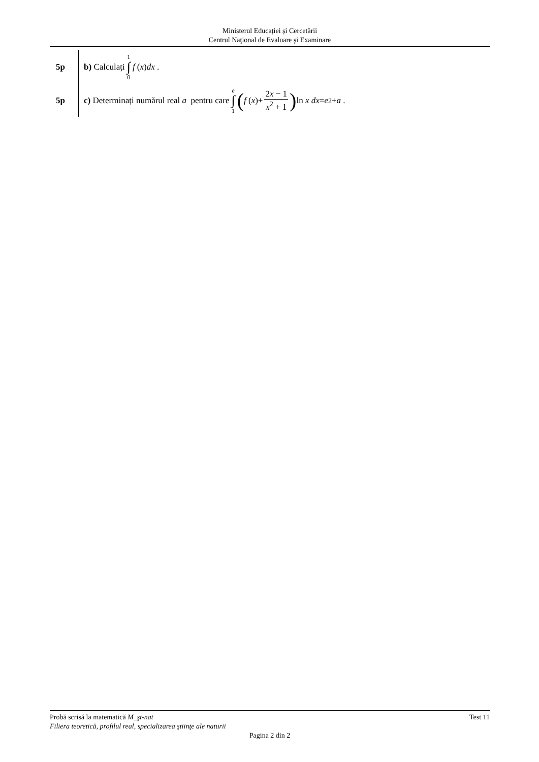Ministerul Educației și Cercetării
Centrul Naţional de Evaluare şi Examinare
5p b) Calculați 1 ∫ 0 f (x) dx .
5p
c) Determinați numărul real a pentru care e ∫ 1 ( f (x)+ 2x − 1 x<sup>2</sup> + 1) ln x dx = e<sup>2</sup> + a .
Probă scrisă la matematică M_şt-nat Test 11
Filiera teoretică, profilul real, specializarea ştiinţe ale naturii
Pagina 2 din 2